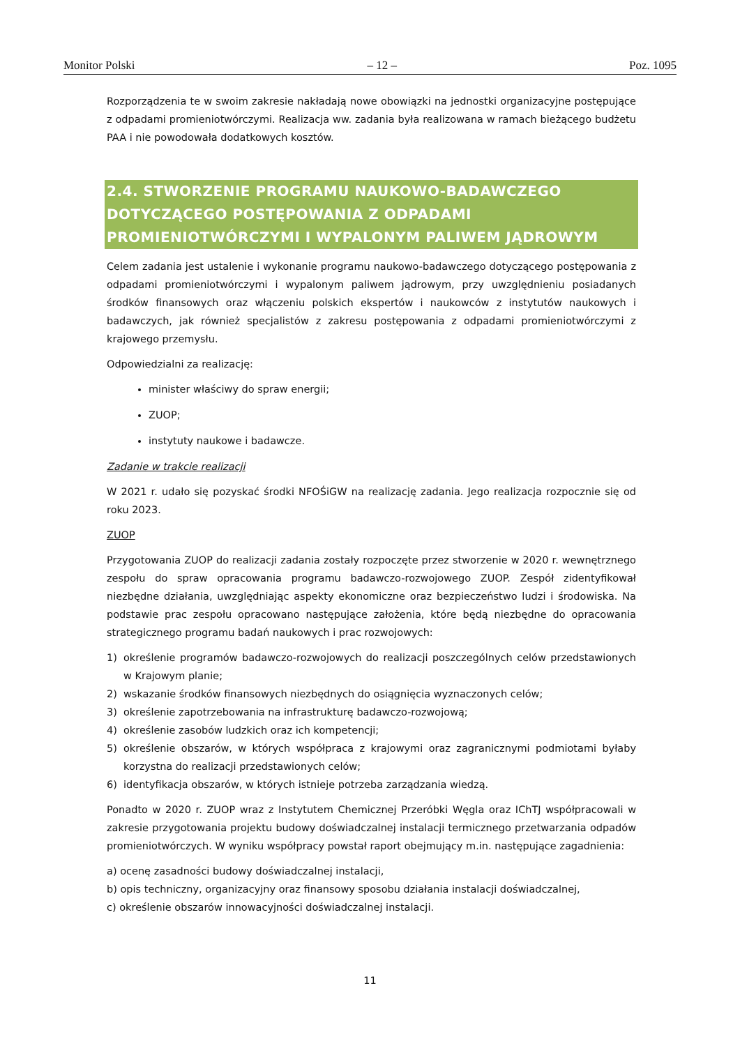Monitor Polski – 12 – Poz. 1095
Rozporządzenia te w swoim zakresie nakładają nowe obowiązki na jednostki organizacyjne postępujące z odpadami promieniotwórczymi. Realizacja ww. zadania była realizowana w ramach bieżącego budżetu PAA i nie powodowała dodatkowych kosztów.
2.4. STWORZENIE PROGRAMU NAUKOWO-BADAWCZEGO DOTYCZĄCEGO POSTĘPOWANIA Z ODPADAMI PROMIENIOTWÓRCZYMI I WYPALONYM PALIWEM JĄDROWYM
Celem zadania jest ustalenie i wykonanie programu naukowo-badawczego dotyczącego postępowania z odpadami promieniotwórczymi i wypalonym paliwem jądrowym, przy uwzględnieniu posiadanych środków finansowych oraz włączeniu polskich ekspertów i naukowców z instytutów naukowych i badawczych, jak również specjalistów z zakresu postępowania z odpadami promieniotwórczymi z krajowego przemysłu.
Odpowiedzialni za realizację:
minister właściwy do spraw energii;
ZUOP;
instytuty naukowe i badawcze.
Zadanie w trakcie realizacji
W 2021 r. udało się pozyskać środki NFOŚiGW na realizację zadania. Jego realizacja rozpocznie się od roku 2023.
ZUOP
Przygotowania ZUOP do realizacji zadania zostały rozpoczęte przez stworzenie w 2020 r. wewnętrznego zespołu do spraw opracowania programu badawczo-rozwojowego ZUOP. Zespół zidentyfikował niezbędne działania, uwzględniając aspekty ekonomiczne oraz bezpieczeństwo ludzi i środowiska. Na podstawie prac zespołu opracowano następujące założenia, które będą niezbędne do opracowania strategicznego programu badań naukowych i prac rozwojowych:
1)
określenie programów badawczo-rozwojowych do realizacji poszczególnych celów przedstawionych w Krajowym planie;
2) wskazanie środków finansowych niezbędnych do osiągnięcia wyznaczonych celów;
3) określenie zapotrzebowania na infrastrukturę badawczo-rozwojową;
4) określenie zasobów ludzkich oraz ich kompetencji;
5)
określenie obszarów, w których współpraca z krajowymi oraz zagranicznymi podmiotami byłaby korzystna do realizacji przedstawionych celów;
6) identyfikacja obszarów, w których istnieje potrzeba zarządzania wiedzą.
Ponadto w 2020 r. ZUOP wraz z Instytutem Chemicznej Przeróbki Węgla oraz IChTJ współpracowali w zakresie przygotowania projektu budowy doświadczalnej instalacji termicznego przetwarzania odpadów promieniotwórczych. W wyniku współpracy powstał raport obejmujący m.in. następujące zagadnienia:
a) ocenę zasadności budowy doświadczalnej instalacji,
b) opis techniczny, organizacyjny oraz finansowy sposobu działania instalacji doświadczalnej,
c) określenie obszarów innowacyjności doświadczalnej instalacji.
11